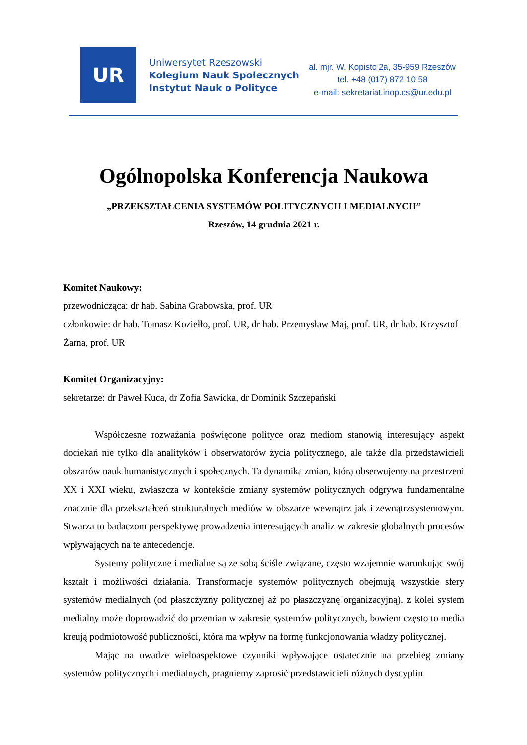UR
Uniwersytet Rzeszowski
Kolegium Nauk Społecznych
Instytut Nauk o Polityce
al. mjr. W. Kopisto 2a, 35-959 Rzeszów
tel. +48 (017) 872 10 58
e-mail: sekretariat.inop.cs@ur.edu.pl
Ogólnopolska Konferencja Naukowa
„PRZEKSZTAŁCENIA SYSTEMÓW POLITYCZNYCH I MEDIALNYCH”
Rzeszów, 14 grudnia 2021 r.
Komitet Naukowy:
przewodnicząca: dr hab. Sabina Grabowska, prof. UR
członkowie: dr hab. Tomasz Koziełło, prof. UR, dr hab. Przemysław Maj, prof. UR, dr hab. Krzysztof Żarna, prof. UR
Komitet Organizacyjny:
sekretarze: dr Paweł Kuca, dr Zofia Sawicka, dr Dominik Szczepański
Współczesne rozważania poświęcone polityce oraz mediom stanowią interesujący aspekt dociekań nie tylko dla analityków i obserwatorów życia politycznego, ale także dla przedstawicieli obszarów nauk humanistycznych i społecznych. Ta dynamika zmian, którą obserwujemy na przestrzeni XX i XXI wieku, zwłaszcza w kontekście zmiany systemów politycznych odgrywa fundamentalne znacznie dla przekształceń strukturalnych mediów w obszarze wewnątrz jak i zewnątrzsystemowym. Stwarza to badaczom perspektywę prowadzenia interesujących analiz w zakresie globalnych procesów wpływających na te antecedencje.
Systemy polityczne i medialne są ze sobą ściśle związane, często wzajemnie warunkując swój kształt i możliwości działania. Transformacje systemów politycznych obejmują wszystkie sfery systemów medialnych (od płaszczyzny politycznej aż po płaszczyznę organizacyjną), z kolei system medialny może doprowadzić do przemian w zakresie systemów politycznych, bowiem często to media kreują podmiotowość publiczności, która ma wpływ na formę funkcjonowania władzy politycznej.
Mając na uwadze wieloaspektowe czynniki wpływające ostatecznie na przebieg zmiany systemów politycznych i medialnych, pragniemy zaprosić przedstawicieli różnych dyscyplin